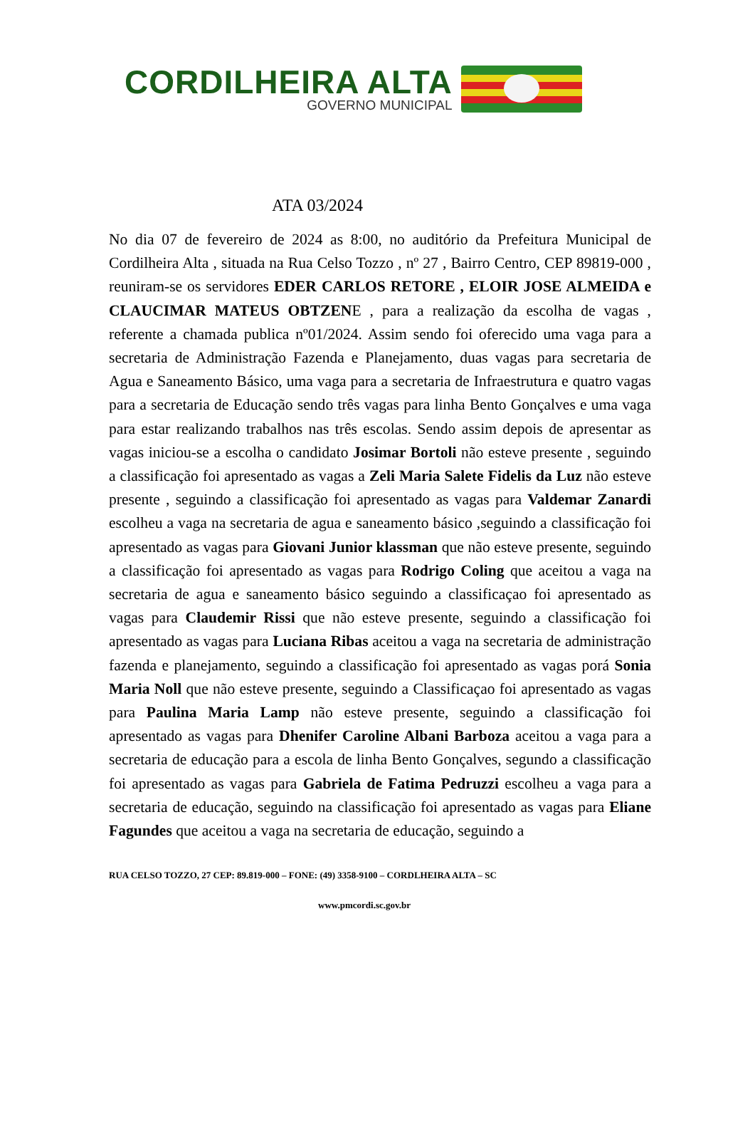CORDILHEIRA ALTA
GOVERNO MUNICIPAL
ATA 03/2024
No dia 07 de fevereiro de 2024 as 8:00, no auditório da Prefeitura Municipal de Cordilheira Alta , situada na Rua Celso Tozzo , nº 27 , Bairro Centro, CEP 89819-000 , reuniram-se os servidores EDER CARLOS RETORE , ELOIR JOSE ALMEIDA e CLAUCIMAR MATEUS OBTZENE , para a realização da escolha de vagas , referente a chamada publica nº01/2024. Assim sendo foi oferecido uma vaga para a secretaria de Administração Fazenda e Planejamento, duas vagas para secretaria de Agua e Saneamento Básico, uma vaga para a secretaria de Infraestrutura e quatro vagas para a secretaria de Educação sendo três vagas para linha Bento Gonçalves e uma vaga para estar realizando trabalhos nas três escolas. Sendo assim depois de apresentar as vagas iniciou-se a escolha o candidato Josimar Bortoli não esteve presente , seguindo a classificação foi apresentado as vagas a Zeli Maria Salete Fidelis da Luz não esteve presente , seguindo a classificação foi apresentado as vagas para Valdemar Zanardi escolheu a vaga na secretaria de agua e saneamento básico ,seguindo a classificação foi apresentado as vagas para Giovani Junior klassman que não esteve presente, seguindo a classificação foi apresentado as vagas para Rodrigo Coling que aceitou a vaga na secretaria de agua e saneamento básico seguindo a classificaçao foi apresentado as vagas para Claudemir Rissi que não esteve presente, seguindo a classificação foi apresentado as vagas para Luciana Ribas aceitou a vaga na secretaria de administração fazenda e planejamento, seguindo a classificação foi apresentado as vagas porá Sonia Maria Noll que não esteve presente, seguindo a Classificaçao foi apresentado as vagas para Paulina Maria Lamp não esteve presente, seguindo a classificação foi apresentado as vagas para Dhenifer Caroline Albani Barboza aceitou a vaga para a secretaria de educação para a escola de linha Bento Gonçalves, segundo a classificação foi apresentado as vagas para Gabriela de Fatima Pedruzzi escolheu a vaga para a secretaria de educação, seguindo na classificação foi apresentado as vagas para Eliane Fagundes que aceitou a vaga na secretaria de educação, seguindo a
RUA CELSO TOZZO, 27 CEP: 89.819-000 – FONE: (49) 3358-9100 – CORDLHEIRA ALTA – SC
www.pmcordi.sc.gov.br